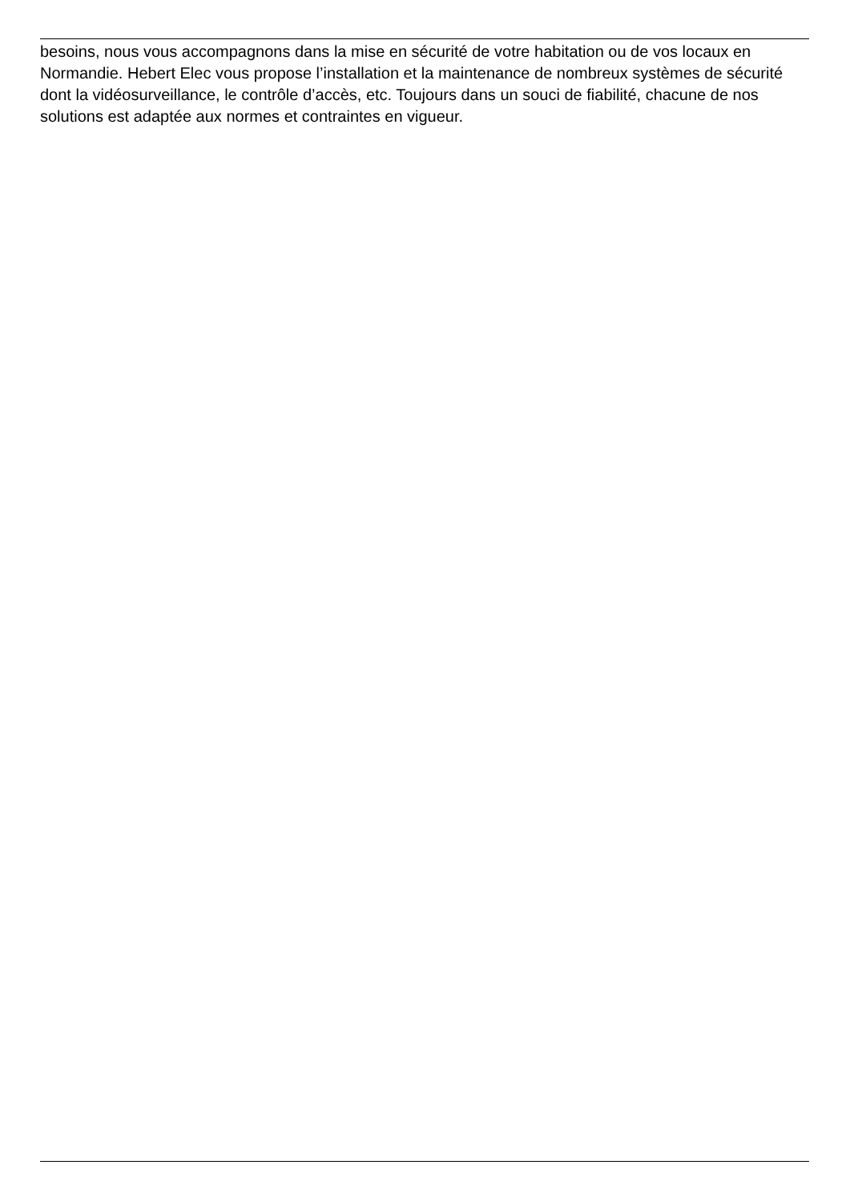besoins, nous vous accompagnons dans la mise en sécurité de votre habitation ou de vos locaux en Normandie. Hebert Elec vous propose l’installation et la maintenance de nombreux systèmes de sécurité dont la vidéosurveillance, le contrôle d’accès, etc. Toujours dans un souci de fiabilité, chacune de nos solutions est adaptée aux normes et contraintes en vigueur.